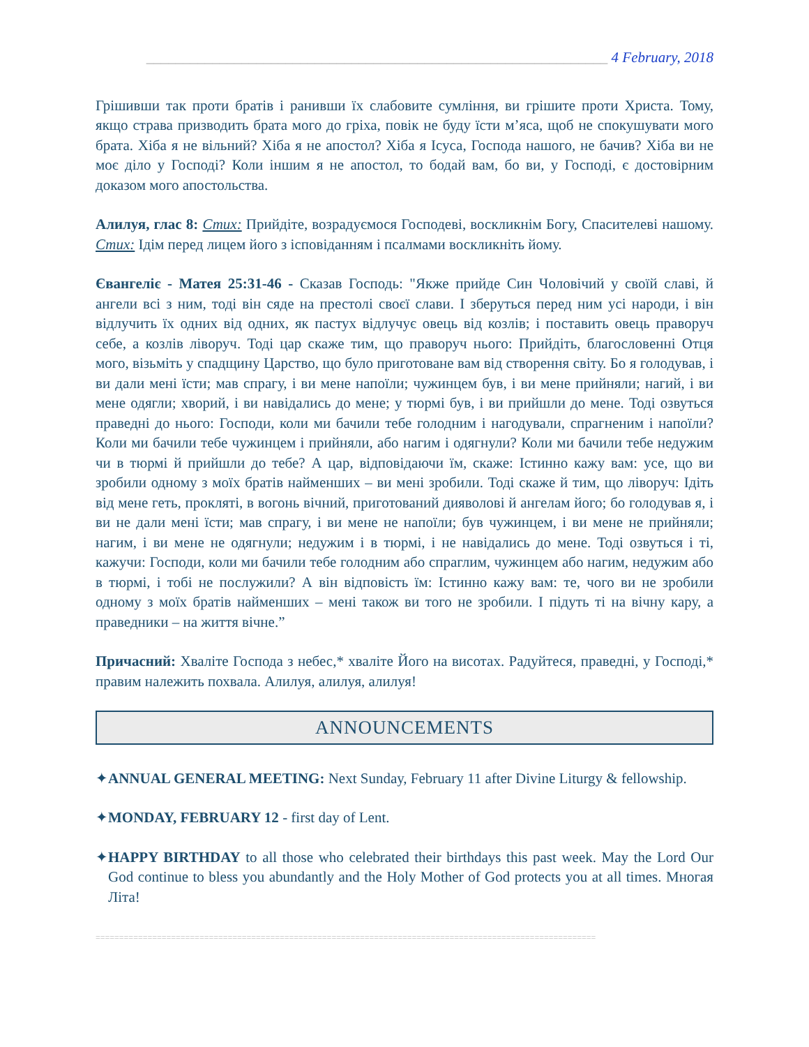_______________________________________________________________ 4 February, 2018
Грішивши так проти братів і ранивши їх слабовите сумління, ви грішите проти Христа. Тому, якщо страва призводить брата мого до гріха, повік не буду їсти м’яса, щоб не спокушувати мого брата. Хіба я не вільний? Хіба я не апостол? Хіба я Ісуса, Господа нашого, не бачив? Хіба ви не моє діло у Господі? Коли іншим я не апостол, то бодай вам, бо ви, у Господі, є достовірним доказом мого апостольства.
Алилуя, глас 8: Стих: Прийдіте, возрадуємося Господеві, воскликнім Богу, Спасителеві нашому. Стих: Ідім перед лицем його з ісповіданням і псалмами воскликніть йому.
Євангеліє - Матея 25:31-46 - Сказав Господь: "Якже прийде Син Чоловічий у своїй славі, й ангели всі з ним, тоді він сяде на престолі своєї слави. І зберуться перед ним усі народи, і він відлучить їх одних від одних, як пастух відлучує овець від козлів; і поставить овець праворуч себе, а козлів ліворуч. Тоді цар скаже тим, що праворуч нього: Прийдіть, благословенні Отця мого, візьміть у спадщину Царство, що було приготоване вам від створення світу. Бо я голодував, і ви дали мені їсти; мав спрагу, і ви мене напоїли; чужинцем був, і ви мене прийняли; нагий, і ви мене одягли; хворий, і ви навідались до мене; у тюрмі був, і ви прийшли до мене. Тоді озвуться праведні до нього: Господи, коли ми бачили тебе голодним і нагодували, спрагненим і напоїли? Коли ми бачили тебе чужинцем і прийняли, або нагим і одягнули? Коли ми бачили тебе недужим чи в тюрмі й прийшли до тебе? А цар, відповідаючи їм, скаже: Істинно кажу вам: усе, що ви зробили одному з моїх братів найменших – ви мені зробили. Тоді скаже й тим, що ліворуч: Ідіть від мене геть, прокляті, в вогонь вічний, приготований дияволові й ангелам його; бо голодував я, і ви не дали мені їсти; мав спрагу, і ви мене не напоїли; був чужинцем, і ви мене не прийняли; нагим, і ви мене не одягнули; недужим і в тюрмі, і не навідались до мене. Тоді озвуться і ті, кажучи: Господи, коли ми бачили тебе голодним або спраглим, чужинцем або нагим, недужим або в тюрмі, і тобі не послужили? А він відповість їм: Істинно кажу вам: те, чого ви не зробили одному з моїх братів найменших – мені також ви того не зробили. І підуть ті на вічну кару, а праведники – на життя вічне.”
Причасний: Хваліте Господа з небес,* хваліте Його на висотах. Радуйтеся, праведні, у Господі,* правим належить похвала. Алилуя, алилуя, алилуя!
ANNOUNCEMENTS
✦ANNUAL GENERAL MEETING: Next Sunday, February 11 after Divine Liturgy & fellowship.
✦MONDAY, FEBRUARY 12 - first day of Lent.
✦HAPPY BIRTHDAY to all those who celebrated their birthdays this past week. May the Lord Our God continue to bless you abundantly and the Holy Mother of God protects you at all times. Многая Літа!
==========================================================================================================